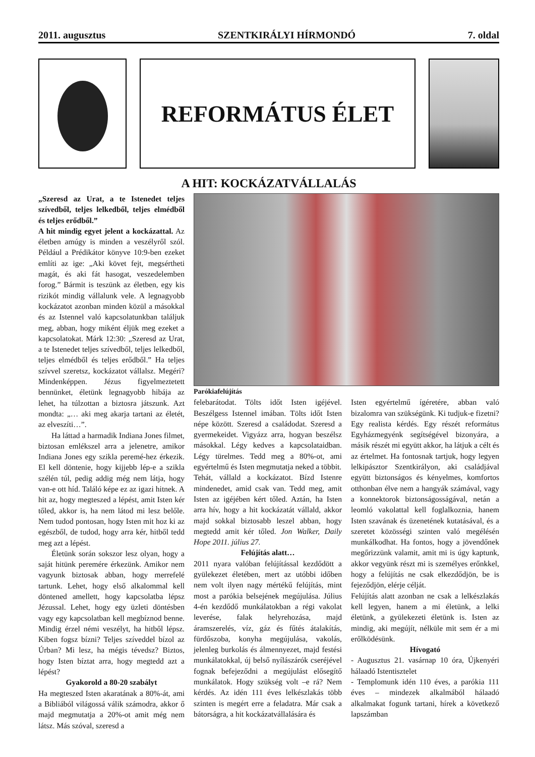2011. augusztus SZENTKIRÁLYI HÍRMONDÓ 7. oldal
REFORMÁTUS ÉLET
A HIT: KOCKÁZATVÁLLALÁS
„Szeresd az Urat, a te Istenedet teljes szívedből, teljes lelkedből, teljes elmédből és teljes erődből.”
A hit mindig egyet jelent a kockázattal. Az életben amúgy is minden a veszélyről szól. Például a Prédikátor könyve 10:9-ben ezeket említi az ige: „Aki követ fejt, megsértheti magát, és aki fát hasogat, veszedelemben forog.” Bármit is teszünk az életben, egy kis rizikót mindig vállalunk vele. A legnagyobb kockázatot azonban minden közül a másokkal és az Istennel való kapcsolatunkban találjuk meg, abban, hogy miként éljük meg ezeket a kapcsolatokat. Márk 12:30: „Szeresd az Urat, a te Istenedet teljes szívedből, teljes lelkedből, teljes elmédből és teljes erődből.” Ha teljes szívvel szeretsz, kockázatot vállalsz. Megéri? Mindenképpen. Jézus figyelmeztetett bennünket, életünk legnagyobb hibája az lehet, ha túlzottan a biztosra játszunk. Azt mondta: „… aki meg akarja tartani az életét, az elveszíti…”.
Ha láttad a harmadik Indiana Jones filmet, biztosan emlékszel arra a jelenetre, amikor Indiana Jones egy szikla peremé-hez érkezik. El kell döntenie, hogy kijjebb lép-e a szikla szélén túl, pedig addig még nem látja, hogy van-e ott híd. Találó képe ez az igazi hitnek. A hit az, hogy megteszed a lépést, amit Isten kér tőled, akkor is, ha nem látod mi lesz belőle. Nem tudod pontosan, hogy Isten mit hoz ki az egészből, de tudod, hogy arra kér, hitből tedd meg azt a lépést.
Életünk során sokszor lesz olyan, hogy a saját hitünk peremére érkezünk. Amikor nem vagyunk biztosak abban, hogy merrefelé tartunk. Lehet, hogy első alkalommal kell döntened amellett, hogy kapcsolatba lépsz Jézussal. Lehet, hogy egy üzleti döntésben vagy egy kapcsolatban kell megbíznod benne. Mindig érzel némi veszélyt, ha hitből lépsz. Kiben fogsz bízni? Teljes szíveddel bízol az Úrban? Mi lesz, ha mégis tévedsz? Biztos, hogy Isten bíztat arra, hogy megtedd azt a lépést?
Gyakorold a 80-20 szabályt
Ha megteszed Isten akaratának a 80%-át, ami a Bibliából világossá válik számodra, akkor ő majd megmutatja a 20%-ot amit még nem látsz. Más szóval, szeresd a
Parókiafelújítás
felebarátodat. Tölts időt Isten igéjével. Beszélgess Istennel imában. Tölts időt Isten népe között. Szeresd a családodat. Szeresd a gyermekeidet. Vigyázz arra, hogyan beszélsz másokkal. Légy kedves a kapcsolataidban. Légy türelmes. Tedd meg a 80%-ot, ami egyértelmű és Isten megmutatja neked a többit.
Tehát, vállald a kockázatot. Bízd Istenre mindenedet, amid csak van. Tedd meg, amit Isten az igéjében kért tőled. Aztán, ha Isten arra hív, hogy a hit kockázatát vállald, akkor majd sokkal biztosabb leszel abban, hogy megtedd amit kér tőled. Jon Walker, Daily Hope 2011. július 27.
Felújítás alatt…
2011 nyara valóban felújítással kezdődött a gyülekezet életében, mert az utóbbi időben nem volt ilyen nagy mértékű felújítás, mint most a parókia belsejének megújulása. Július 4-én kezdődő munkálatokban a régi vakolat leverése, falak helyrehozása, majd áramszerelés, víz, gáz és fűtés átalakítás, fürdőszoba, konyha megújulása, vakolás, jelenleg burkolás és álmennyezet, majd festési munkálatokkal, új belső nyílászárók cseréjével fognak befejeződni a megújulást elősegítő munkálatok. Hogy szükség volt –e rá? Nem kérdés. Az idén 111 éves lelkészlakás több szinten is megért erre a feladatra. Már csak a bátorságra, a hit kockázatvállalására és
Isten egyértelmű ígéretére, abban való bizalomra van szükségünk. Ki tudjuk-e fizetni? Egy realista kérdés. Egy részét református Egyházmegyénk segítségével bizonyára, a másik részét mi együtt akkor, ha látjuk a célt és az értelmet. Ha fontosnak tartjuk, hogy legyen lelkipásztor Szentkirályon, aki családjával együtt biztonságos és kényelmes, komfortos otthonban élve nem a hangyák számával, vagy a konnektorok biztonságosságával, netán a leomló vakolattal kell foglalkoznia, hanem Isten szavának és üzenetének kutatásával, és a szeretet közösségi szinten való megélésén munkálkodhat. Ha fontos, hogy a jövendőnek megőrizzünk valamit, amit mi is úgy kaptunk, akkor vegyünk részt mi is személyes erőnkkel, hogy a felújítás ne csak elkezdődjön, be is fejeződjön, elérje célját.
Felújítás alatt azonban ne csak a lelkészlakás kell legyen, hanem a mi életünk, a lelki életünk, a gyülekezeti életünk is. Isten az mindig, aki megújít, nélküle mit sem ér a mi erőlködésünk.
Hívogató
- Augusztus 21. vasárnap 10 óra, Újkenyéri hálaadó Istentisztelet
- Templomunk idén 110 éves, a parókia 111 éves – mindezek alkalmából hálaadó alkalmakat fogunk tartani, hírek a következő lapszámban